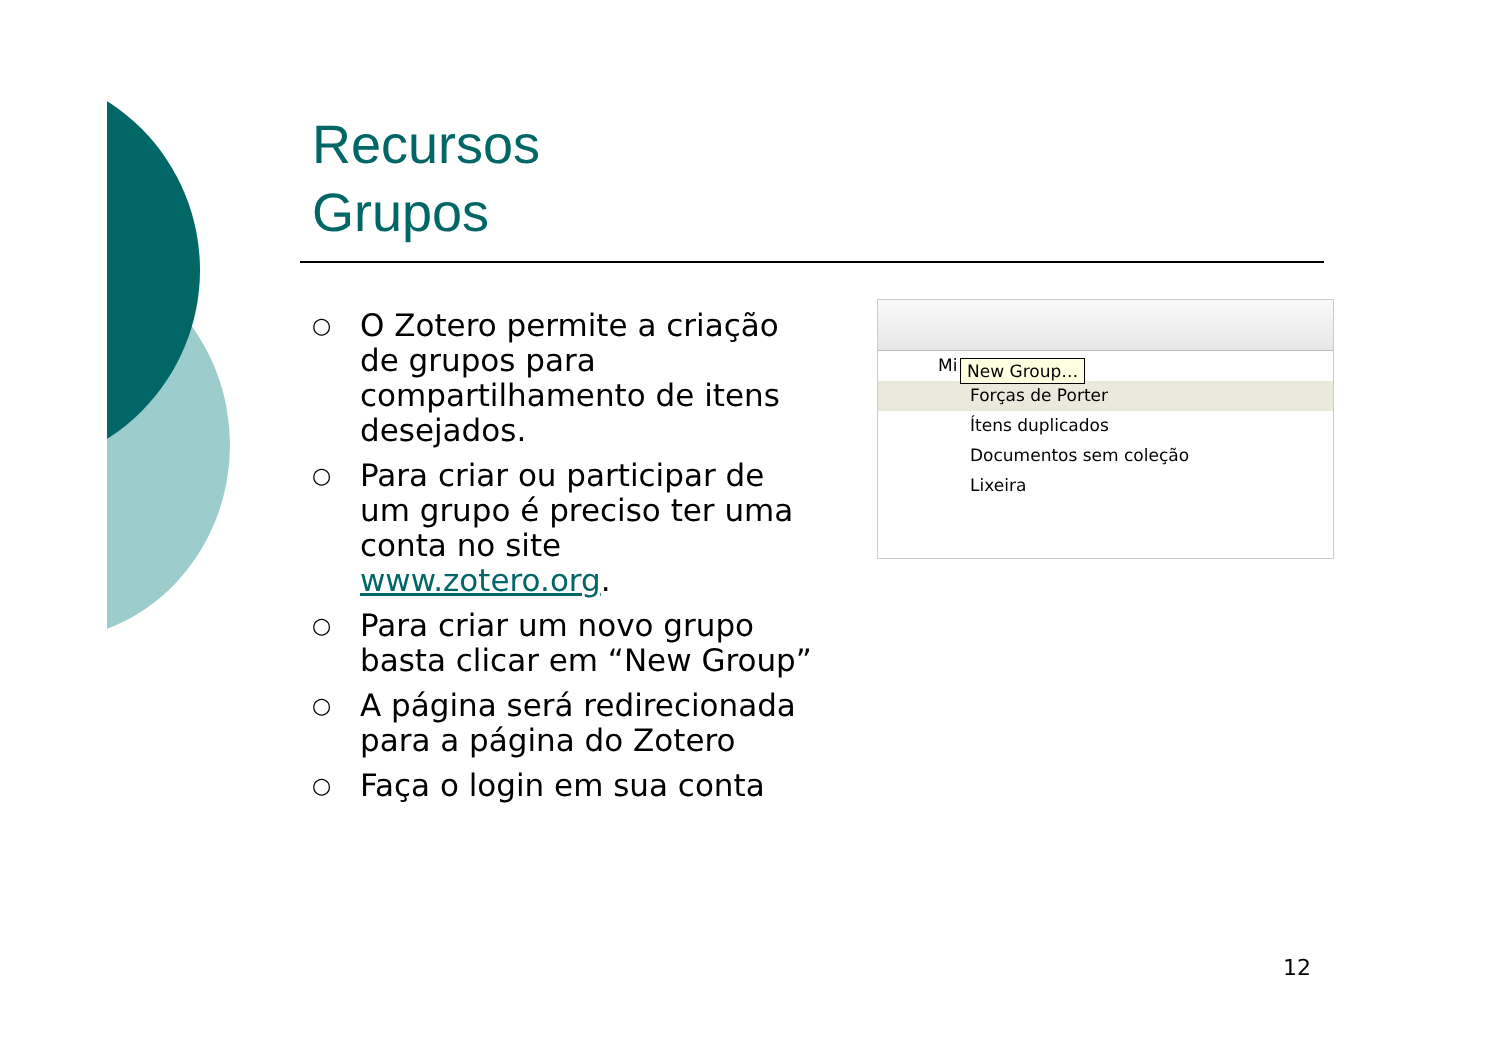Recursos
Grupos
○ O Zotero permite a criação de grupos para compartilhamento de itens desejados.
○ Para criar ou participar de um grupo é preciso ter uma conta no site www.zotero.org.
○ Para criar um novo grupo basta clicar em “New Group”
○ A página será redirecionada para a página do Zotero
○ Faça o login em sua conta
Mi
New Group…
Forças de Porter
Ítens duplicados
Documentos sem coleção
Lixeira
12